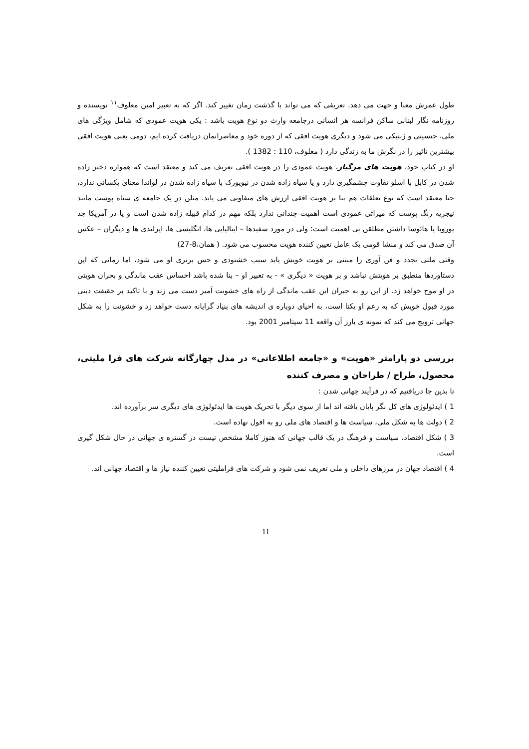طول عمرش معنا و جهت می دهد. تعریفی که می تواند با گذشت زمان تغییر کند. اگر که به تعبیر امین معلوف<sup>۱۱</sup> نویسنده و روزنامه نگار لبنانی ساکن فرانسه هر انسانی درجامعه وارث دو نوع هویت باشد : یکی هویت عمودی که شامل ویژگی های ملی، جنسیتی و ژنتیکی می شود و دیگری هویت افقی که از دوره خود و معاصرانمان دریافت کرده ایم، دومی یعنی هویت افقی بیشترین تاثیر را در نگرش ما به زندگی دارد ( معلوف، 110 : 1382 ).
او در کتاب خود، هویت های مرگبار، هویت عمودی را در هویت افقی تعریف می کند و معتقد است که همواره دختر زاده شدن در کابل با اسلو تفاوت چشمگیری دارد و یا سیاه زاده شدن در نیویورک با سیاه زاده شدن در لواندا معنای یکسانی ندارد، حتا معتقد است که نوع تعلقات هم بنا بر هویت افقی ارزش های متفاوتی می یابد. مثلن در یک جامعه ی سیاه پوست مانند نیجریه رنگ پوست که میراثی عمودی است اهمیت چندانی ندارد بلکه مهم در کدام قبیله زاده شدن است و یا در آمریکا جد یوروبا یا هائوسا داشتن مطلقن بی اهمیت است؛ ولی در مورد سفیدها – ایتالیایی ها، انگلیسی ها، ایرلندی ها و دیگران – عکس آن صدق می کند و منشا قومی یک عامل تعیین کننده هویت محسوب می شود. ( همان،8-27)
وقتی ملتی تجدد و فن آوری را مبتنی بر هویت خویش یابد سبب خشنودی و حس برتری او می شود، اما زمانی که این دستاوردها منطبق بر هویتش نباشد و بر هویت « دیگری » - به تعبیر او – بنا شده باشد احساس عقب ماندگی و بحران هویتی در او موج خواهد زد. از این رو به جبران این عقب ماندگی از راه های خشونت آمیز دست می زند و با تاکید بر حقیقت دینی مورد قبول خویش که به زعم او یکتا است، به احیای دوباره ی اندیشه های بنیاد گرایانه دست خواهد زد و خشونت را به شکل جهانی ترویج می کند که نمونه ی بارز آن واقعه 11 سپتامبر 2001 بود.
بررسی دو پارامتر «هویت» و «جامعه اطلاعاتی» در مدل چهارگانه شرکت های فرا ملیتی، محصول، طراح / طراحان و مصرف کننده
تا بدین جا دریافتیم که در فرآیند جهانی شدن :
1 ) ایدئولوژی های کل نگر پایان یافته اند اما از سوی دیگر با تحریک هویت ها ایدئولوژی های دیگری سر برآورده اند.
2 ) دولت ها به شکل ملی، سیاست ها و اقتصاد های ملی رو به افول نهاده است.
3 ) شکل اقتصاد، سیاست و فرهنگ در یک قالب جهانی که هنوز کاملا مشخص نیست در گستره ی جهانی در حال شکل گیری است.
4 ) اقتصاد جهان در مرزهای داخلی و ملی تعریف نمی شود و شرکت های فراملیتی تعیین کننده نیاز ها و اقتصاد جهانی اند.
11